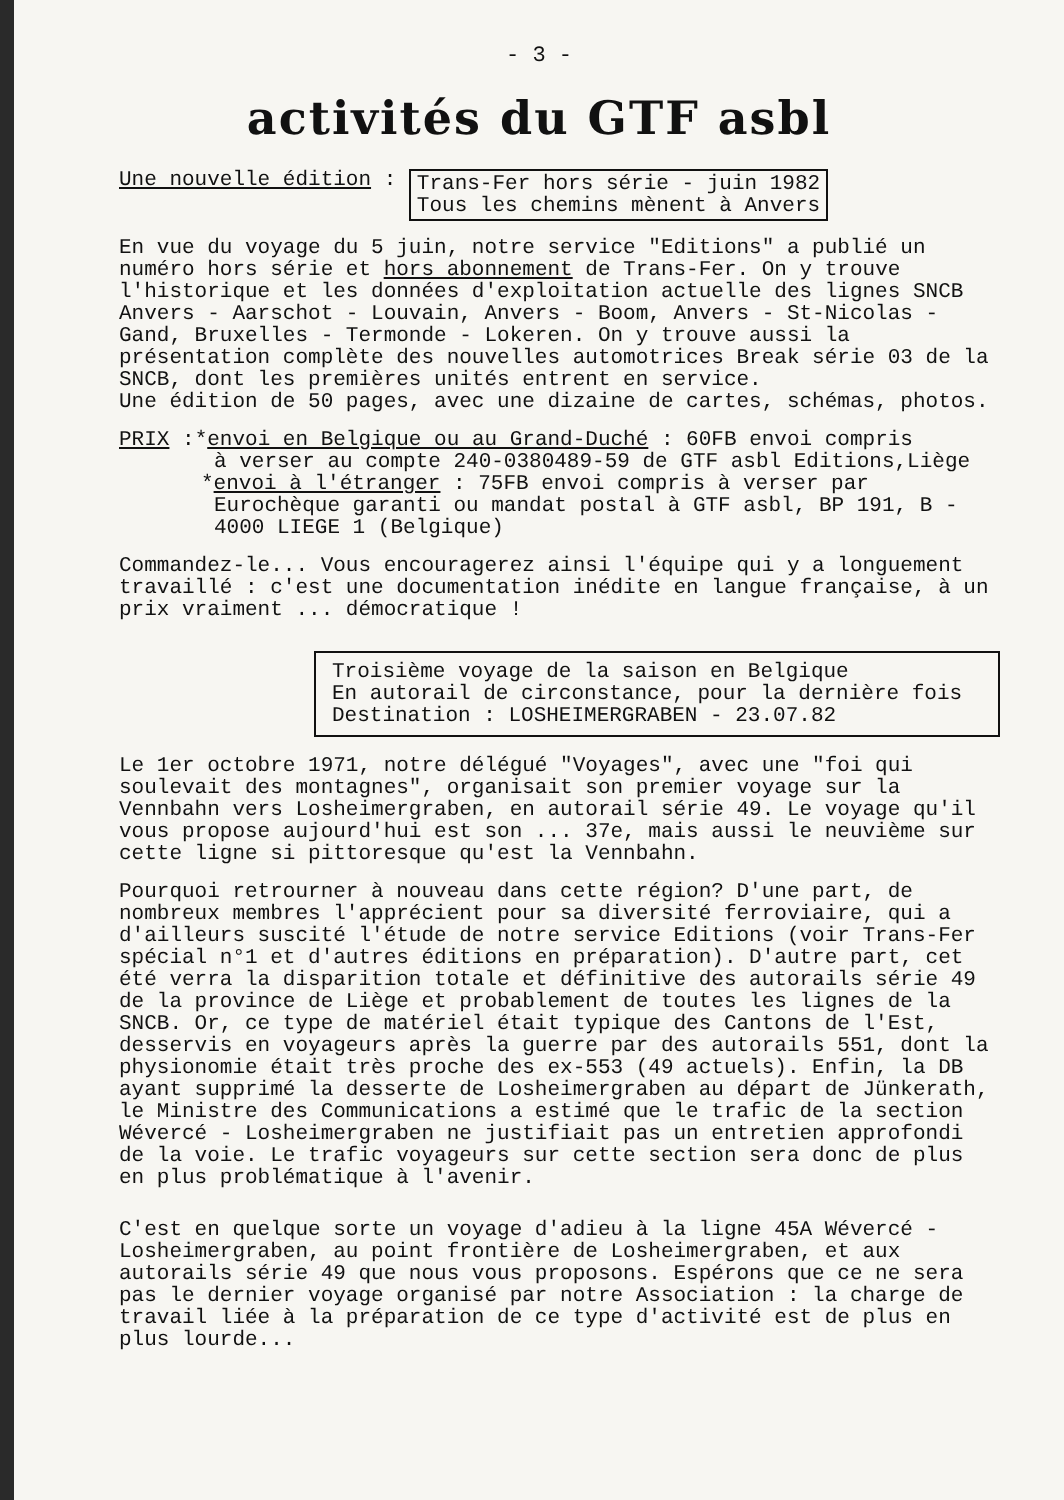- 3 -
activités du GTF asbl
Une nouvelle édition : Trans-Fer hors série - juin 1982
Tous les chemins mènent à Anvers
En vue du voyage du 5 juin, notre service "Editions" a publié un numéro hors série et hors abonnement de Trans-Fer. On y trouve l'historique et les données d'exploitation actuelle des lignes SNCB Anvers - Aarschot - Louvain, Anvers - Boom, Anvers - St-Nicolas - Gand, Bruxelles - Termonde - Lokeren. On y trouve aussi la présentation complète des nouvelles automotrices Break série 03 de la SNCB, dont les premières unités entrent en service.
Une édition de 50 pages, avec une dizaine de cartes, schémas, photos.
PRIX :*envoi en Belgique ou au Grand-Duché : 60FB envoi compris
à verser au compte 240-0380489-59 de GTF asbl Editions,Liège
*envoi à l'étranger : 75FB envoi compris à verser par
Eurochèque garanti ou mandat postal à GTF asbl, BP 191, B -
4000 LIEGE 1 (Belgique)
Commandez-le... Vous encouragerez ainsi l'équipe qui y a longuement travaillé : c'est une documentation inédite en langue française, à un prix vraiment ... démocratique !
Troisième voyage de la saison en Belgique
En autorail de circonstance, pour la dernière fois
Destination : LOSHEIMERGRABEN - 23.07.82
Le 1er octobre 1971, notre délégué "Voyages", avec une "foi qui soulevait des montagnes", organisait son premier voyage sur la Vennbahn vers Losheimergraben, en autorail série 49. Le voyage qu'il vous propose aujourd'hui est son ... 37e, mais aussi le neuvième sur cette ligne si pittoresque qu'est la Vennbahn.
Pourquoi retrourner à nouveau dans cette région? D'une part, de nombreux membres l'apprécient pour sa diversité ferroviaire, qui a d'ailleurs suscité l'étude de notre service Editions (voir Trans-Fer spécial n°1 et d'autres éditions en préparation). D'autre part, cet été verra la disparition totale et définitive des autorails série 49 de la province de Liège et probablement de toutes les lignes de la SNCB. Or, ce type de matériel était typique des Cantons de l'Est, desservis en voyageurs après la guerre par des autorails 551, dont la physionomie était très proche des ex-553 (49 actuels). Enfin, la DB ayant supprimé la desserte de Losheimergraben au départ de Jünkerath, le Ministre des Communications a estimé que le trafic de la section Wévercé - Losheimergraben ne justifiait pas un entretien approfondi de la voie. Le trafic voyageurs sur cette section sera donc de plus en plus problématique à l'avenir.
C'est en quelque sorte un voyage d'adieu à la ligne 45A Wévercé - Losheimergraben, au point frontière de Losheimergraben, et aux autorails série 49 que nous vous proposons. Espérons que ce ne sera pas le dernier voyage organisé par notre Association : la charge de travail liée à la préparation de ce type d'activité est de plus en plus lourde...